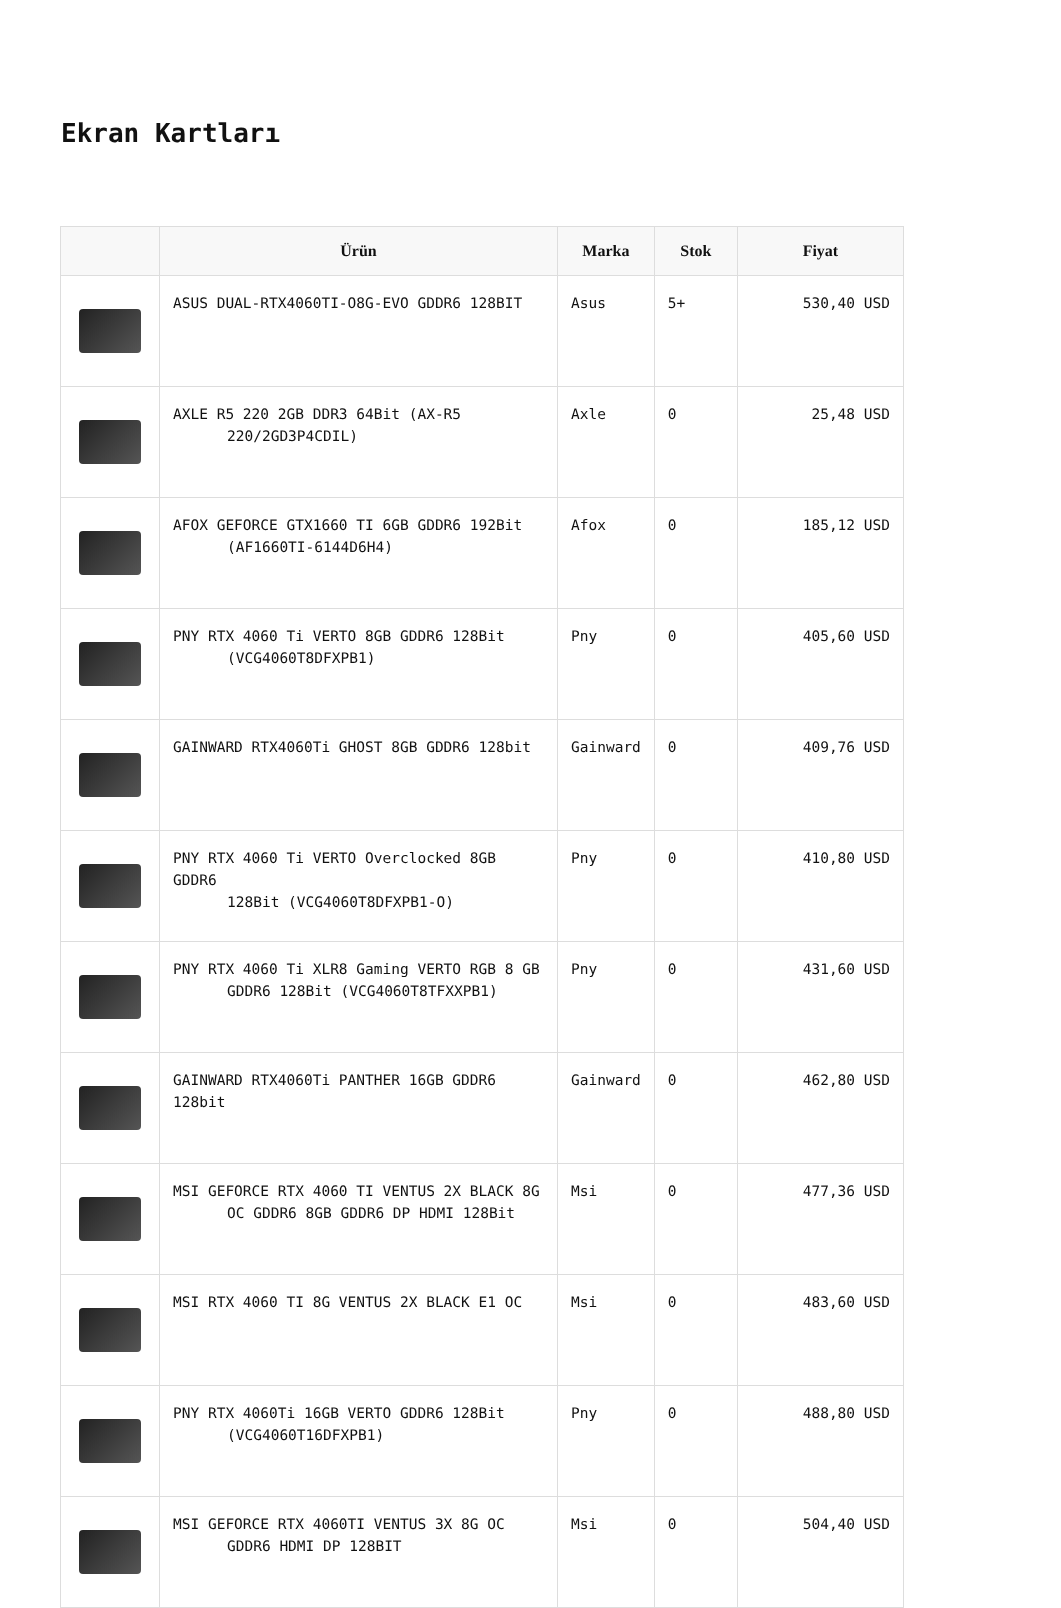Ekran Kartları
| | Ürün | Marka | Stok | Fiyat |
| --- | --- | --- | --- | --- |
| | ASUS DUAL-RTX4060TI-O8G-EVO GDDR6 128BIT | Asus | 5+ | 530,40 USD |
| | AXLE R5 220 2GB DDR3 64Bit (AX-R5 220/2GD3P4CDIL) | Axle | 0 | 25,48 USD |
| | AFOX GEFORCE GTX1660 TI 6GB GDDR6 192Bit (AF1660TI-6144D6H4) | Afox | 0 | 185,12 USD |
| | PNY RTX 4060 Ti VERTO 8GB GDDR6 128Bit (VCG4060T8DFXPB1) | Pny | 0 | 405,60 USD |
| | GAINWARD RTX4060Ti GHOST 8GB GDDR6 128bit | Gainward | 0 | 409,76 USD |
| | PNY RTX 4060 Ti VERTO Overclocked 8GB GDDR6 128Bit (VCG4060T8DFXPB1-O) | Pny | 0 | 410,80 USD |
| | PNY RTX 4060 Ti XLR8 Gaming VERTO RGB 8 GB GDDR6 128Bit (VCG4060T8TFXXPB1) | Pny | 0 | 431,60 USD |
| | GAINWARD RTX4060Ti PANTHER 16GB GDDR6 128bit | Gainward | 0 | 462,80 USD |
| | MSI GEFORCE RTX 4060 TI VENTUS 2X BLACK 8G OC GDDR6 8GB GDDR6 DP HDMI 128Bit | Msi | 0 | 477,36 USD |
| | MSI RTX 4060 TI 8G VENTUS 2X BLACK E1 OC | Msi | 0 | 483,60 USD |
| | PNY RTX 4060Ti 16GB VERTO GDDR6 128Bit (VCG4060T16DFXPB1) | Pny | 0 | 488,80 USD |
| | MSI GEFORCE RTX 4060TI VENTUS 3X 8G OC GDDR6 HDMI DP 128BIT | Msi | 0 | 504,40 USD |